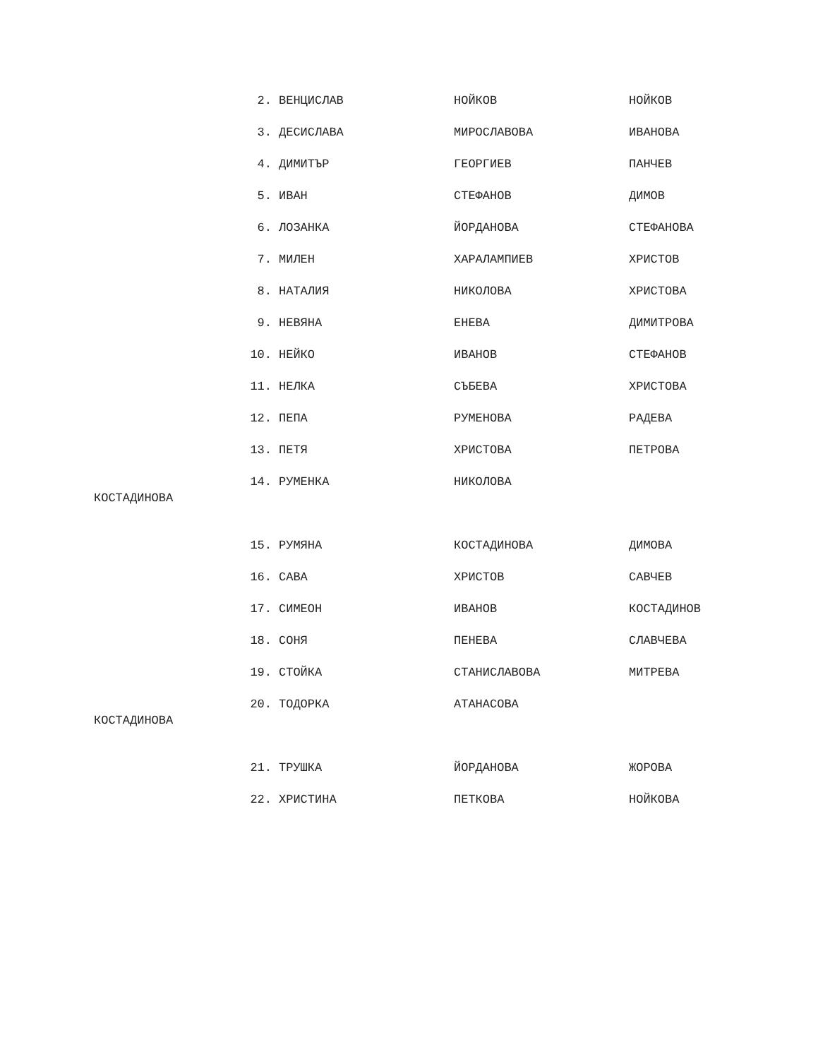2. ВЕНЦИСЛАВ НОЙКОВ НОЙКОВ
3. ДЕСИСЛАВА МИРОСЛАВОВА ИВАНОВА
4. ДИМИТЪР ГЕОРГИЕВ ПАНЧЕВ
5. ИВАН СТЕФАНОВ ДИМОВ
6. ЛОЗАНКА ЙОРДАНОВА СТЕФАНОВА
7. МИЛЕН ХАРАЛАМПИЕВ ХРИСТОВ
8. НАТАЛИЯ НИКОЛОВА ХРИСТОВА
9. НЕВЯНА ЕНЕВА ДИМИТРОВА
10. НЕЙКО ИВАНОВ СТЕФАНОВ
11. НЕЛКА СЪБЕВА ХРИСТОВА
12. ПЕПА РУМЕНОВА РАДЕВА
13. ПЕТЯ ХРИСТОВА ПЕТРОВА
14. РУМЕНКА НИКОЛОВА
КОСТАДИНОВА
15. РУМЯНА КОСТАДИНОВА ДИМОВА
16. САВА ХРИСТОВ САВЧЕВ
17. СИМЕОН ИВАНОВ КОСТАДИНОВ
18. СОНЯ ПЕНЕВА СЛАВЧЕВА
19. СТОЙКА СТАНИСЛАВОВА МИТРЕВА
20. ТОДОРКА АТАНАСОВА
КОСТАДИНОВА
21. ТРУШКА ЙОРДАНОВА ЖОРОВА
22. ХРИСТИНА ПЕТКОВА НОЙКОВА